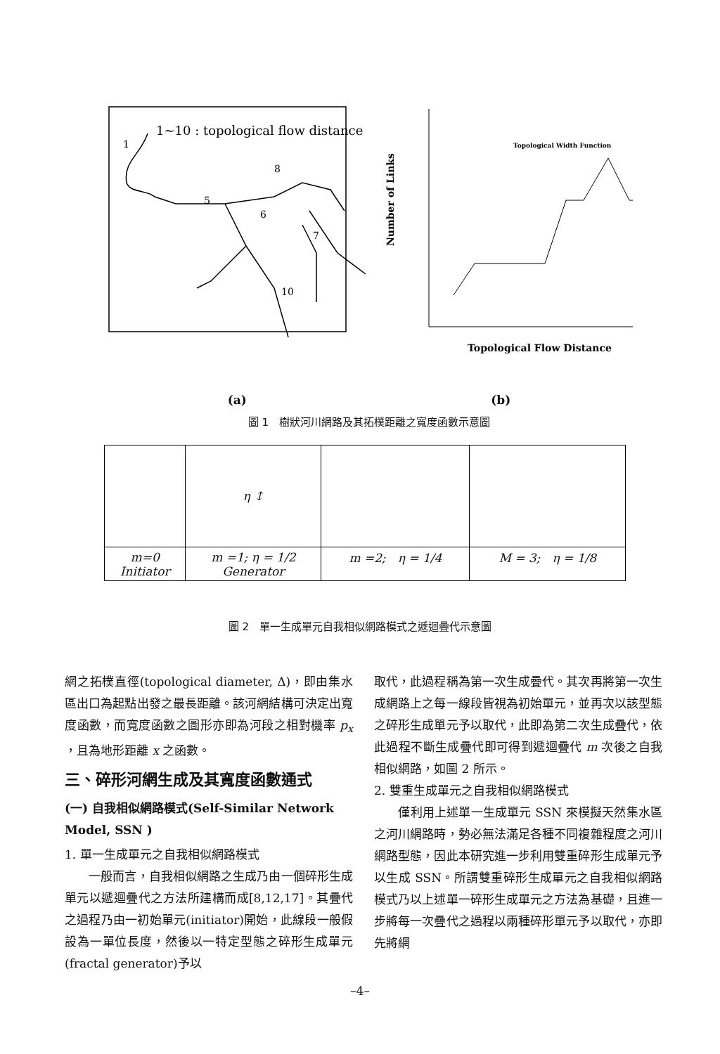1~10 : topological flow distance
1
8
5
6
7
10
Topological Width Function
Topological Flow Distance
Number of Links
(a) (b)
圖 1　樹狀河川網路及其拓樸距離之寬度函數示意圖
| | η ↕ | | |
| m=0 Initiator | m =1; η = 1/2 Generator | m =2; η = 1/4 | M = 3; η = 1/8 |
圖 2　單一生成單元自我相似網路模式之遞迴疊代示意圖
網之拓樸直徑(topological diameter, Δ)，即由集水區出口為起點出發之最長距離。該河網結構可決定出寬度函數，而寬度函數之圖形亦即為河段之相對機率 p<sub>x</sub> ，且為地形距離 x 之函數。
三、碎形河網生成及其寬度函數通式
(一) 自我相似網路模式(Self-Similar Network Model, SSN )
1. 單一生成單元之自我相似網路模式
　　一般而言，自我相似網路之生成乃由一個碎形生成單元以遞迴疊代之方法所建構而成[8,12,17]。其疊代之過程乃由一初始單元(initiator)開始，此線段一般假設為一單位長度，然後以一特定型態之碎形生成單元(fractal generator)予以
取代，此過程稱為第一次生成疊代。其次再將第一次生成網路上之每一線段皆視為初始單元，並再次以該型態之碎形生成單元予以取代，此即為第二次生成疊代，依此過程不斷生成疊代即可得到遞迴疊代 m 次後之自我相似網路，如圖 2 所示。
2. 雙重生成單元之自我相似網路模式
　　僅利用上述單一生成單元 SSN 來模擬天然集水區之河川網路時，勢必無法滿足各種不同複雜程度之河川網路型態，因此本研究進一步利用雙重碎形生成單元予以生成 SSN。所謂雙重碎形生成單元之自我相似網路模式乃以上述單一碎形生成單元之方法為基礎，且進一步將每一次疊代之過程以兩種碎形單元予以取代，亦即先將網
–4–